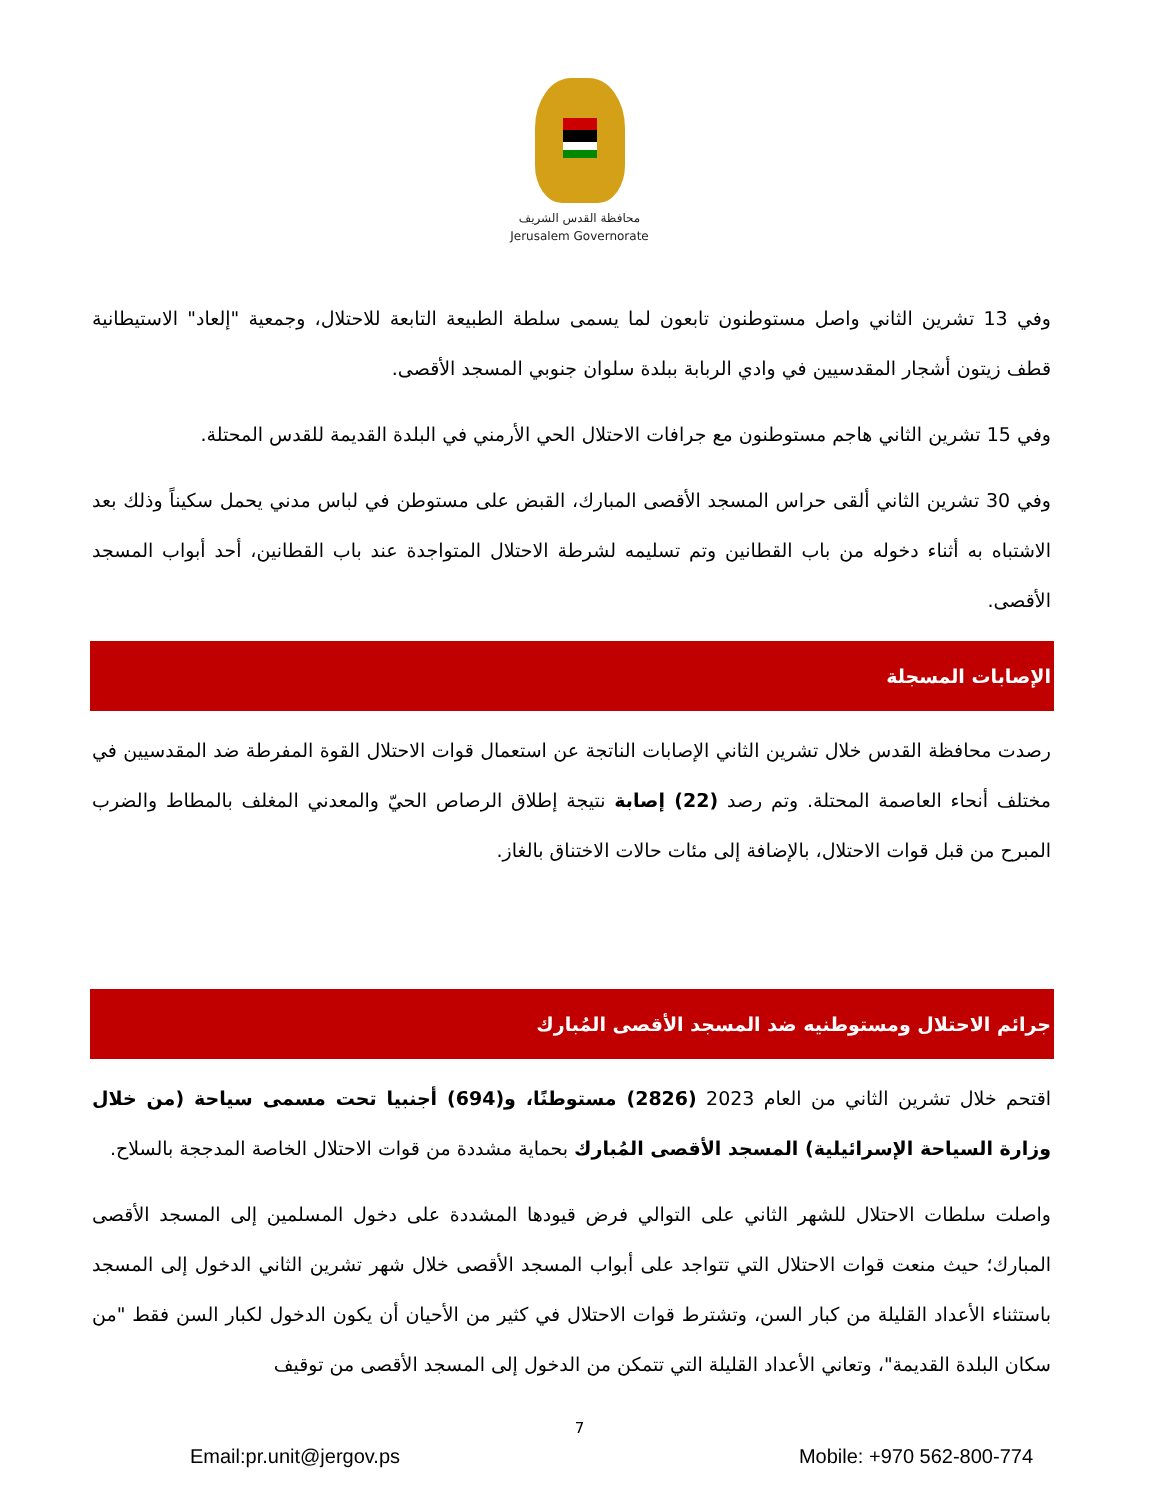محافظة القدس الشريف
Jerusalem Governorate
وفي 13 تشرين الثاني واصل مستوطنون تابعون لما يسمى سلطة الطبيعة التابعة للاحتلال، وجمعية "إلعاد" الاستيطانية قطف زيتون أشجار المقدسيين في وادي الربابة ببلدة سلوان جنوبي المسجد الأقصى.
وفي 15 تشرين الثاني هاجم مستوطنون مع جرافات الاحتلال الحي الأرمني في البلدة القديمة للقدس المحتلة.
وفي 30 تشرين الثاني ألقى حراس المسجد الأقصى المبارك، القبض على مستوطن في لباس مدني يحمل سكيناً وذلك بعد الاشتباه به أثناء دخوله من باب القطانين وتم تسليمه لشرطة الاحتلال المتواجدة عند باب القطانين، أحد أبواب المسجد الأقصى.
الإصابات المسجلة
رصدت محافظة القدس خلال تشرين الثاني الإصابات الناتجة عن استعمال قوات الاحتلال القوة المفرطة ضد المقدسيين في مختلف أنحاء العاصمة المحتلة. وتم رصد (22) إصابة نتيجة إطلاق الرصاص الحيّ والمعدني المغلف بالمطاط والضرب المبرح من قبل قوات الاحتلال، بالإضافة إلى مئات حالات الاختناق بالغاز.
جرائم الاحتلال ومستوطنيه ضد المسجد الأقصى المُبارك
اقتحم خلال تشرين الثاني من العام 2023 (2826) مستوطنًا، و(694) أجنبيا تحت مسمى سياحة (من خلال وزارة السياحة الإسرائيلية) المسجد الأقصى المُبارك بحماية مشددة من قوات الاحتلال الخاصة المدججة بالسلاح.
واصلت سلطات الاحتلال للشهر الثاني على التوالي فرض قيودها المشددة على دخول المسلمين إلى المسجد الأقصى المبارك؛ حيث منعت قوات الاحتلال التي تتواجد على أبواب المسجد الأقصى خلال شهر تشرين الثاني الدخول إلى المسجد باستثناء الأعداد القليلة من كبار السن، وتشترط قوات الاحتلال في كثير من الأحيان أن يكون الدخول لكبار السن فقط "من سكان البلدة القديمة"، وتعاني الأعداد القليلة التي تتمكن من الدخول إلى المسجد الأقصى من توقيف
7
Email:pr.unit@jergov.ps Mobile: +970 562-800-774